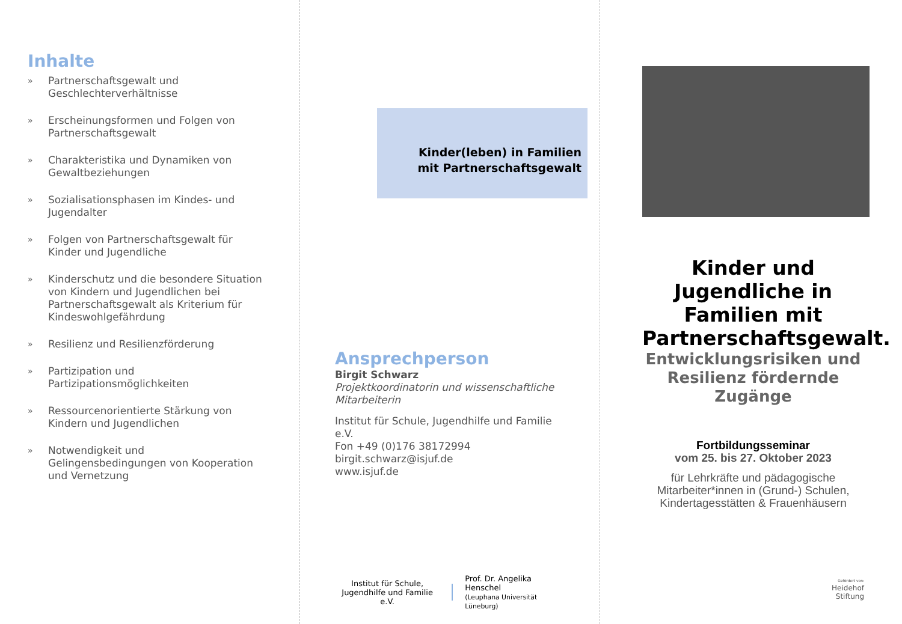Inhalte
» Partnerschaftsgewalt und Geschlechterverhältnisse
» Erscheinungsformen und Folgen von Partnerschaftsgewalt
» Charakteristika und Dynamiken von Gewaltbeziehungen
» Sozialisationsphasen im Kindes- und Jugendalter
» Folgen von Partnerschaftsgewalt für Kinder und Jugendliche
» Kinderschutz und die besondere Situation von Kindern und Jugendlichen bei Partnerschaftsgewalt als Kriterium für Kindeswohlgefährdung
» Resilienz und Resilienzförderung
» Partizipation und Partizipationsmöglichkeiten
» Ressourcenorientierte Stärkung von Kindern und Jugendlichen
» Notwendigkeit und Gelingensbedingungen von Kooperation und Vernetzung
Kinder(leben) in Familien
mit Partnerschaftsgewalt
Ansprechperson
Birgit Schwarz
Projektkoordinatorin und wissenschaftliche Mitarbeiterin
Institut für Schule, Jugendhilfe und Familie e.V.
Fon +49 (0)176 38172994
birgit.schwarz@isjuf.de
www.isjuf.de
Institut für Schule,
Jugendhilfe und Familie e.V.
Prof. Dr. Angelika Henschel
(Leuphana Universität Lüneburg)
Kinder und Jugendliche in Familien mit Partnerschaftsgewalt.
Entwicklungsrisiken und Resilienz fördernde Zugänge
Fortbildungsseminar
vom 25. bis 27. Oktober 2023
für Lehrkräfte und pädagogische Mitarbeiter*innen in (Grund-) Schulen, Kindertagesstätten & Frauenhäusern
Gefördert von:
Heidehof
Stiftung